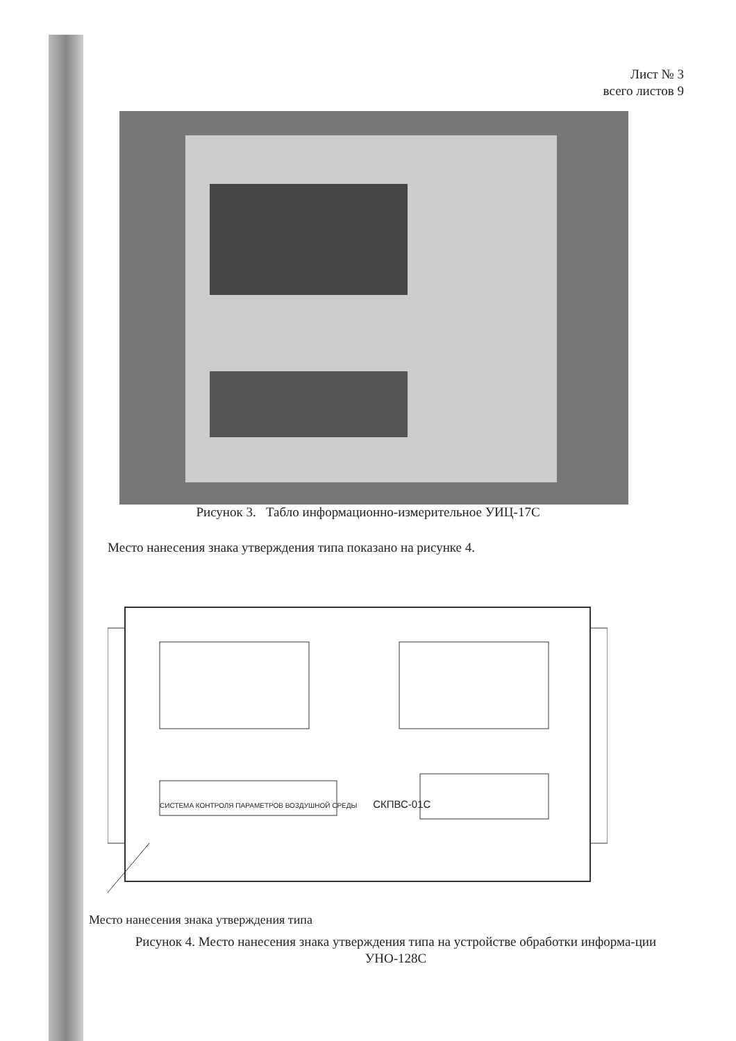Лист № 3
всего листов 9
Рисунок 3. Табло информационно-измерительное УИЦ-17С
Место нанесения знака утверждения типа показано на рисунке 4.
СИСТЕМА КОНТРОЛЯ ПАРАМЕТРОВ ВОЗДУШНОЙ СРЕДЫ СКПВС-01С
Место нанесения знака утверждения типа
Рисунок 4. Место нанесения знака утверждения типа на устройстве обработки информа-ции УНО-128С